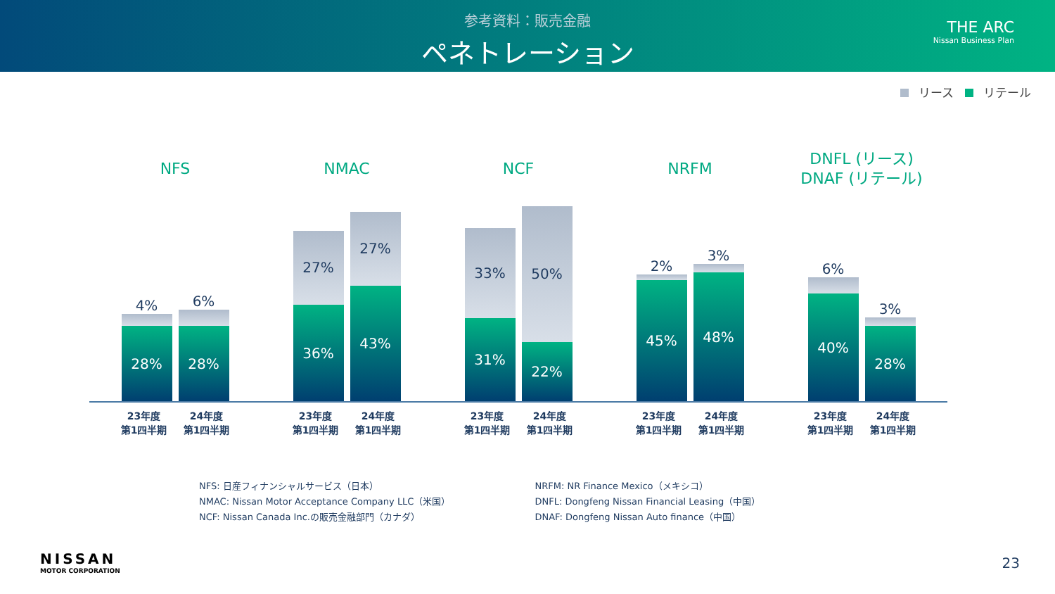参考資料：販売金融
ペネトレーション
THE ARC
Nissan Business Plan
リース リテール
NFS
4%
28%
6%
28%
23年度
第1四半期
24年度
第1四半期
NMAC
27%
36%
27%
43%
23年度
第1四半期
24年度
第1四半期
NCF
33%
31%
50%
22%
23年度
第1四半期
24年度
第1四半期
NRFM
2%
45%
3%
48%
23年度
第1四半期
24年度
第1四半期
DNFL (リース)
DNAF (リテール)
6%
40%
3%
28%
23年度
第1四半期
24年度
第1四半期
NFS: 日産フィナンシャルサービス（日本）
NMAC: Nissan Motor Acceptance Company LLC（米国）
NCF: Nissan Canada Inc.の販売金融部門（カナダ）
NRFM: NR Finance Mexico（メキシコ）
DNFL: Dongfeng Nissan Financial Leasing（中国）
DNAF: Dongfeng Nissan Auto finance（中国）
NISSAN
MOTOR CORPORATION
23